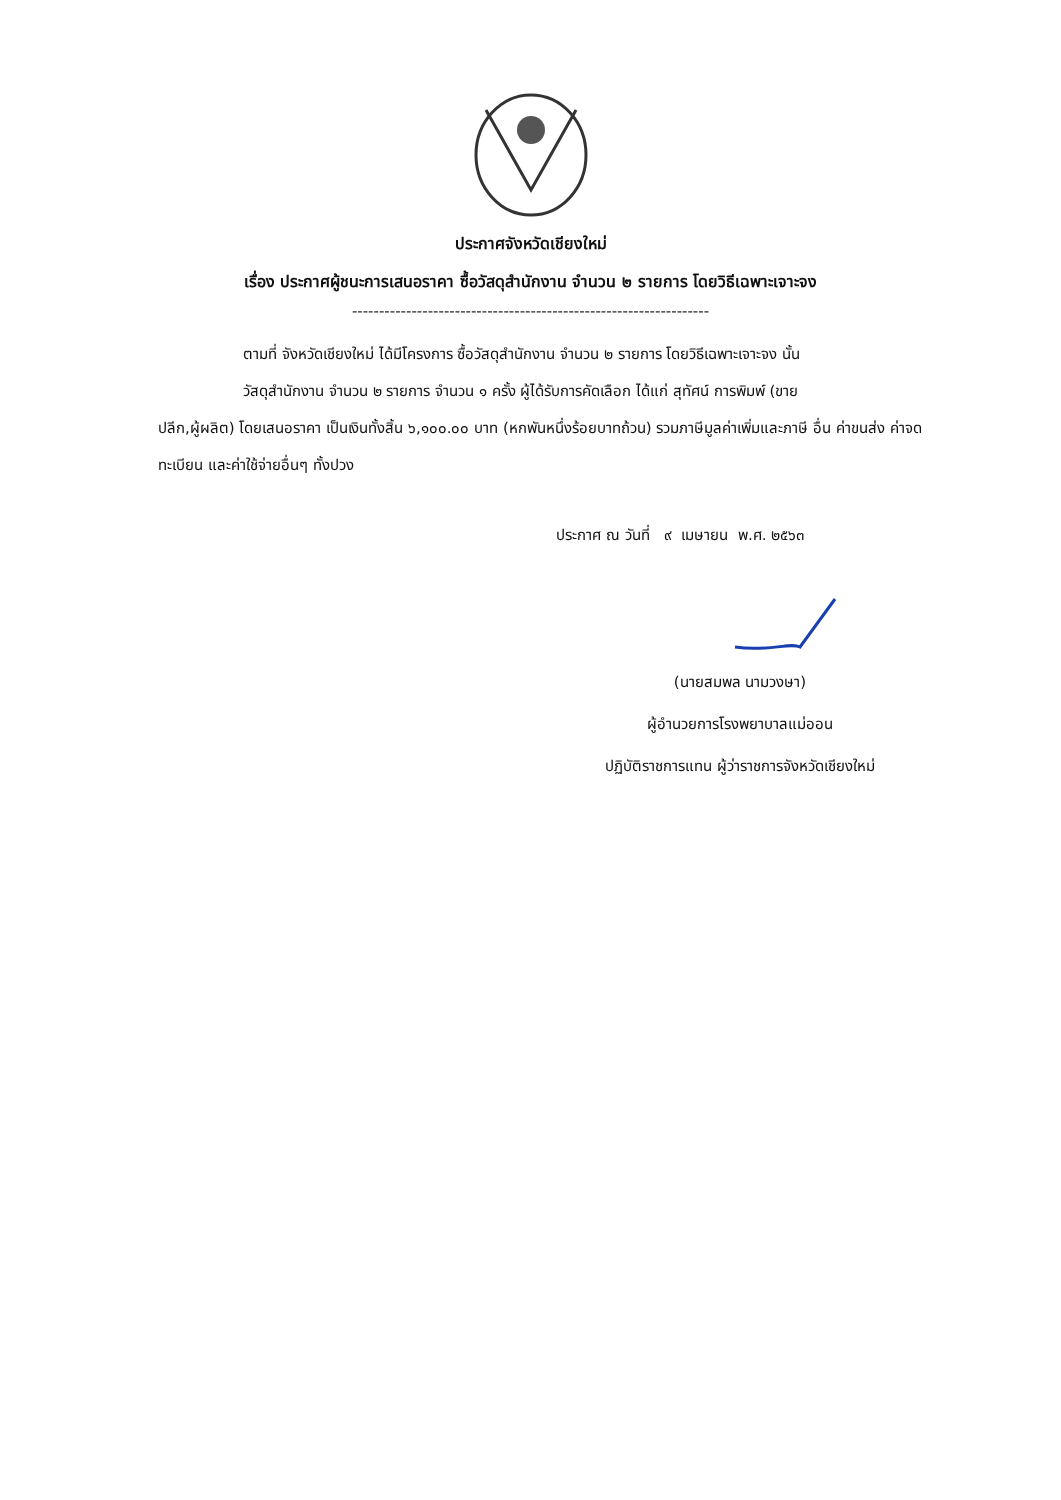ประกาศจังหวัดเชียงใหม่
เรื่อง ประกาศผู้ชนะการเสนอราคา ซื้อวัสดุสำนักงาน จำนวน ๒ รายการ โดยวิธีเฉพาะเจาะจง
------------------------------------------------------------------
ตามที่ จังหวัดเชียงใหม่ ได้มีโครงการ ซื้อวัสดุสำนักงาน จำนวน ๒ รายการ โดยวิธีเฉพาะเจาะจง นั้น
วัสดุสำนักงาน จำนวน ๒ รายการ จำนวน ๑ ครั้ง ผู้ได้รับการคัดเลือก ได้แก่ สุทัศน์ การพิมพ์ (ขาย
ปลีก,ผู้ผลิต) โดยเสนอราคา เป็นเงินทั้งสิ้น ๖,๑๐๐.๐๐ บาท (หกพันหนึ่งร้อยบาทถ้วน) รวมภาษีมูลค่าเพิ่มและภาษี อื่น ค่าขนส่ง ค่าจดทะเบียน และค่าใช้จ่ายอื่นๆ ทั้งปวง
ประกาศ ณ วันที่ ๙ เมษายน พ.ศ. ๒๕๖๓
(นายสมพล นามวงษา)
ผู้อำนวยการโรงพยาบาลแม่ออน
ปฏิบัติราชการแทน ผู้ว่าราชการจังหวัดเชียงใหม่